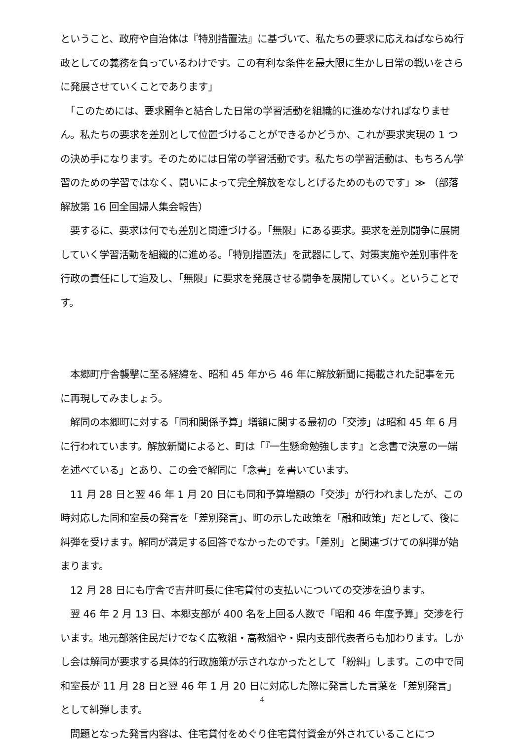ということ、政府や自治体は『特別措置法』に基づいて、私たちの要求に応えねばならぬ行政としての義務を負っているわけです。この有利な条件を最大限に生かし日常の戦いをさらに発展させていくことであります」
　「このためには、要求闘争と結合した日常の学習活動を組織的に進めなければなりません。私たちの要求を差別として位置づけることができるかどうか、これが要求実現の 1 つの決め手になります。そのためには日常の学習活動です。私たちの学習活動は、もちろん学習のための学習ではなく、闘いによって完全解放をなしとげるためのものです」≫ （部落解放第 16 回全国婦人集会報告）
　要するに、要求は何でも差別と関連づける。「無限」にある要求。要求を差別闘争に展開していく学習活動を組織的に進める。「特別措置法」を武器にして、対策実施や差別事件を行政の責任にして追及し、「無限」に要求を発展させる闘争を展開していく。ということです。
　本郷町庁舎襲撃に至る経緯を、昭和 45 年から 46 年に解放新聞に掲載された記事を元に再現してみましょう。
　解同の本郷町に対する「同和関係予算」増額に関する最初の「交渉」は昭和 45 年 6 月に行われています。解放新聞によると、町は「『一生懸命勉強します』と念書で決意の一端を述べている」とあり、この会で解同に「念書」を書いています。
　11 月 28 日と翌 46 年 1 月 20 日にも同和予算増額の「交渉」が行われましたが、この時対応した同和室長の発言を「差別発言」、町の示した政策を「融和政策」だとして、後に糾弾を受けます。解同が満足する回答でなかったのです。「差別」と関連づけての糾弾が始まります。
　12 月 28 日にも庁舎で吉井町長に住宅貸付の支払いについての交渉を迫ります。
　翌 46 年 2 月 13 日、本郷支部が 400 名を上回る人数で「昭和 46 年度予算」交渉を行います。地元部落住民だけでなく広教組・高教組や・県内支部代表者らも加わります。しかし会は解同が要求する具体的行政施策が示されなかったとして「紛糾」します。この中で同和室長が 11 月 28 日と翌 46 年 1 月 20 日に対応した際に発言した言葉を「差別発言」として糾弾します。
　問題となった発言内容は、住宅貸付をめぐり住宅貸付資金が外されていることにつ
4